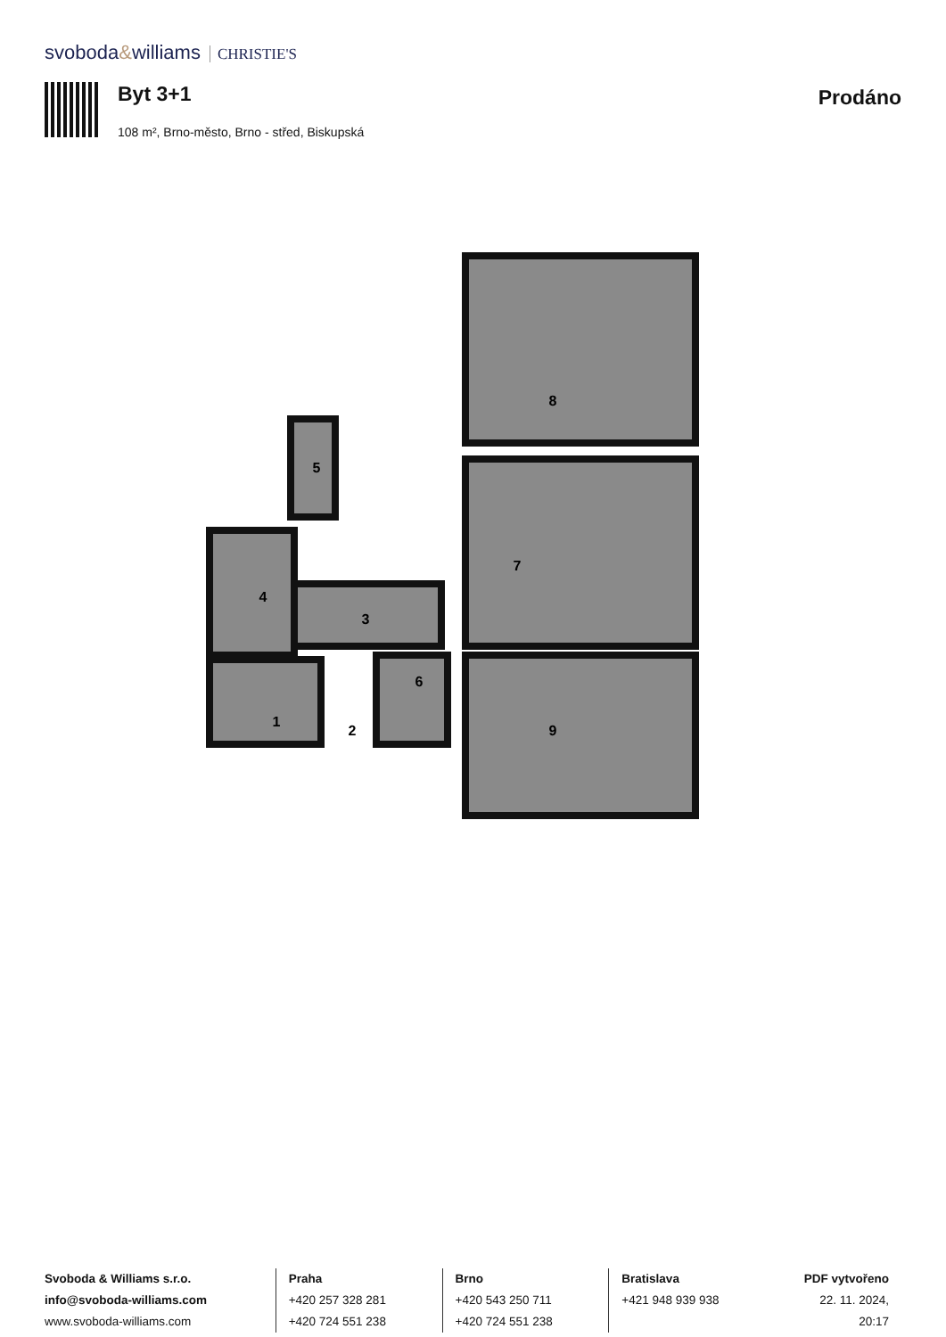svoboda&williams CHRISTIE'S
Byt 3+1
108 m², Brno-město, Brno - střed, Biskupská
Prodáno
8
7
9
5
4
3
1
2
6
Svoboda & Williams s.r.o.
info@svoboda-williams.com
www.svoboda-williams.com
Praha
+420 257 328 281
+420 724 551 238
Brno
+420 543 250 711
+420 724 551 238
Bratislava
+421 948 939 938
PDF vytvořeno
22. 11. 2024, 20:17